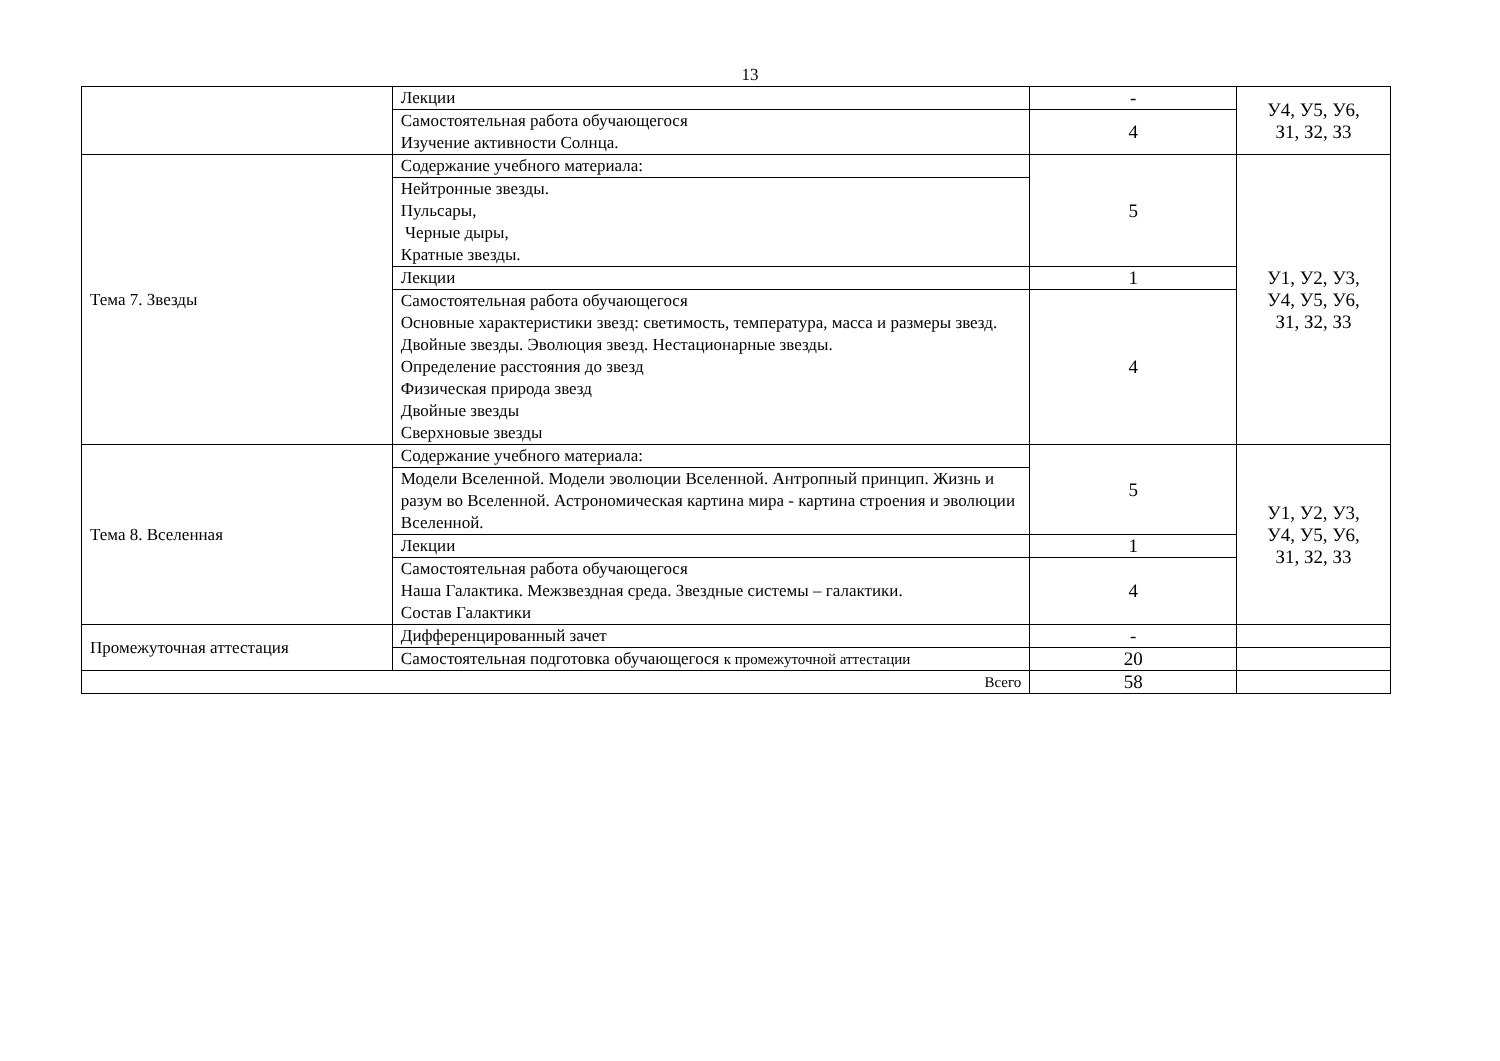13
| | Лекции | - | У4, У5, У6, З1, З2, З3 |
| | Самостоятельная работа обучающегося Изучение активности Солнца. | 4 | |
| Тема 7. Звезды | Содержание учебного материала: | 5 | У1, У2, У3, У4, У5, У6, З1, З2, З3 |
| | Нейтронные звезды. Пульсары, Черные дыры, Кратные звезды. | | |
| | Лекции | 1 | |
| | Самостоятельная работа обучающегося Основные характеристики звезд: светимость, температура, масса и размеры звезд. Двойные звезды. Эволюция звезд. Нестационарные звезды. Определение расстояния до звезд Физическая природа звезд Двойные звезды Сверхновые звезды | 4 | |
| Тема 8. Вселенная | Содержание учебного материала: | 5 | У1, У2, У3, У4, У5, У6, З1, З2, З3 |
| | Модели Вселенной. Модели эволюции Вселенной. Антропный принцип. Жизнь и разум во Вселенной. Астрономическая картина мира - картина строения и эволюции Вселенной. | | |
| | Лекции | 1 | |
| | Самостоятельная работа обучающегося Наша Галактика. Межзвездная среда. Звездные системы – галактики. Состав Галактики | 4 | |
| Промежуточная аттестация | Дифференцированный зачет | - | |
| | Самостоятельная подготовка обучающегося к промежуточной аттестации | 20 | |
| Всего | | 58 | |